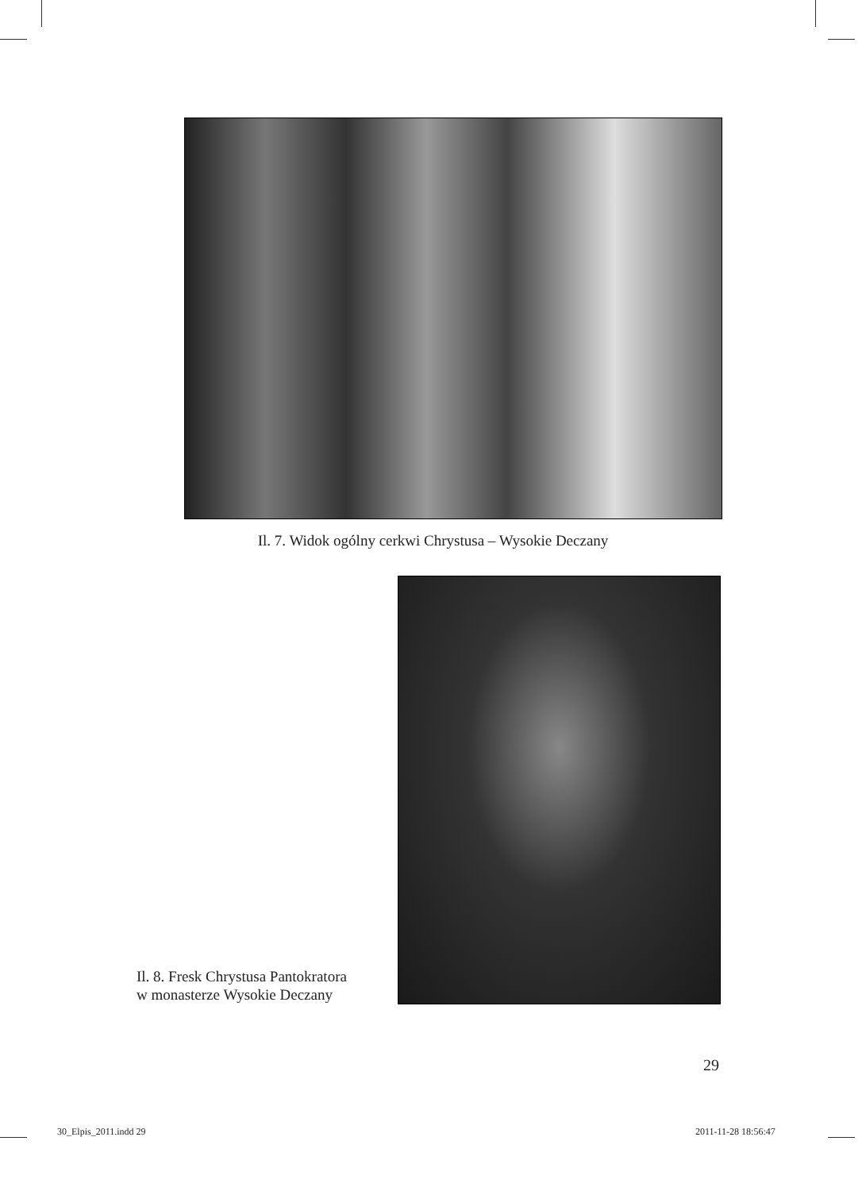Il. 7. Widok ogólny cerkwi Chrystusa – Wysokie Deczany
Il. 8. Fresk Chrystusa Pantokratora
w monasterze Wysokie Deczany
29
30_Elpis_2011.indd 29 2011-11-28 18:56:47